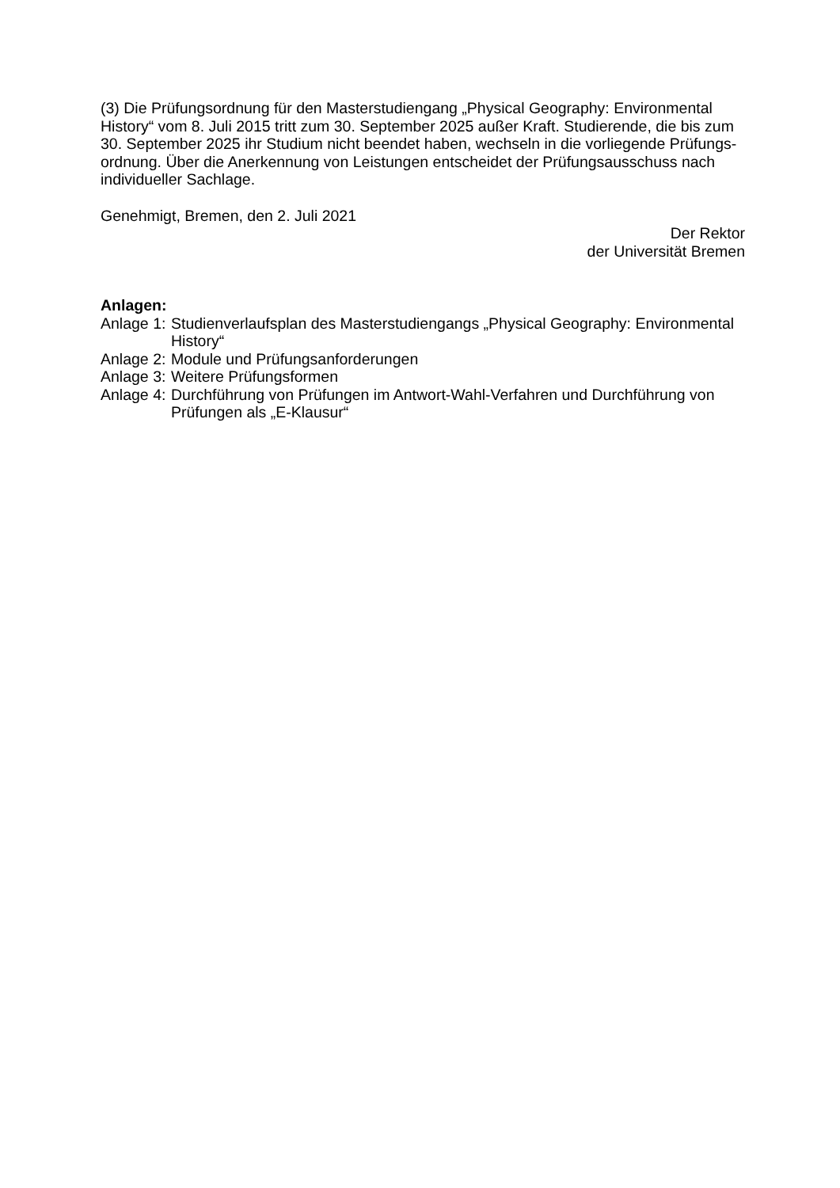(3) Die Prüfungsordnung für den Masterstudiengang „Physical Geography: Environmental History“ vom 8. Juli 2015 tritt zum 30. September 2025 außer Kraft. Studierende, die bis zum 30. September 2025 ihr Studium nicht beendet haben, wechseln in die vorliegende Prüfungs-ordnung. Über die Anerkennung von Leistungen entscheidet der Prüfungsausschuss nach individueller Sachlage.
Genehmigt, Bremen, den 2. Juli 2021
Der Rektor
der Universität Bremen
Anlagen:
| Anlage 1: | Studienverlaufsplan des Masterstudiengangs „Physical Geography: Environmental History“ |
| Anlage 2: | Module und Prüfungsanforderungen |
| Anlage 3: | Weitere Prüfungsformen |
| Anlage 4: | Durchführung von Prüfungen im Antwort-Wahl-Verfahren und Durchführung von Prüfungen als „E-Klausur“ |